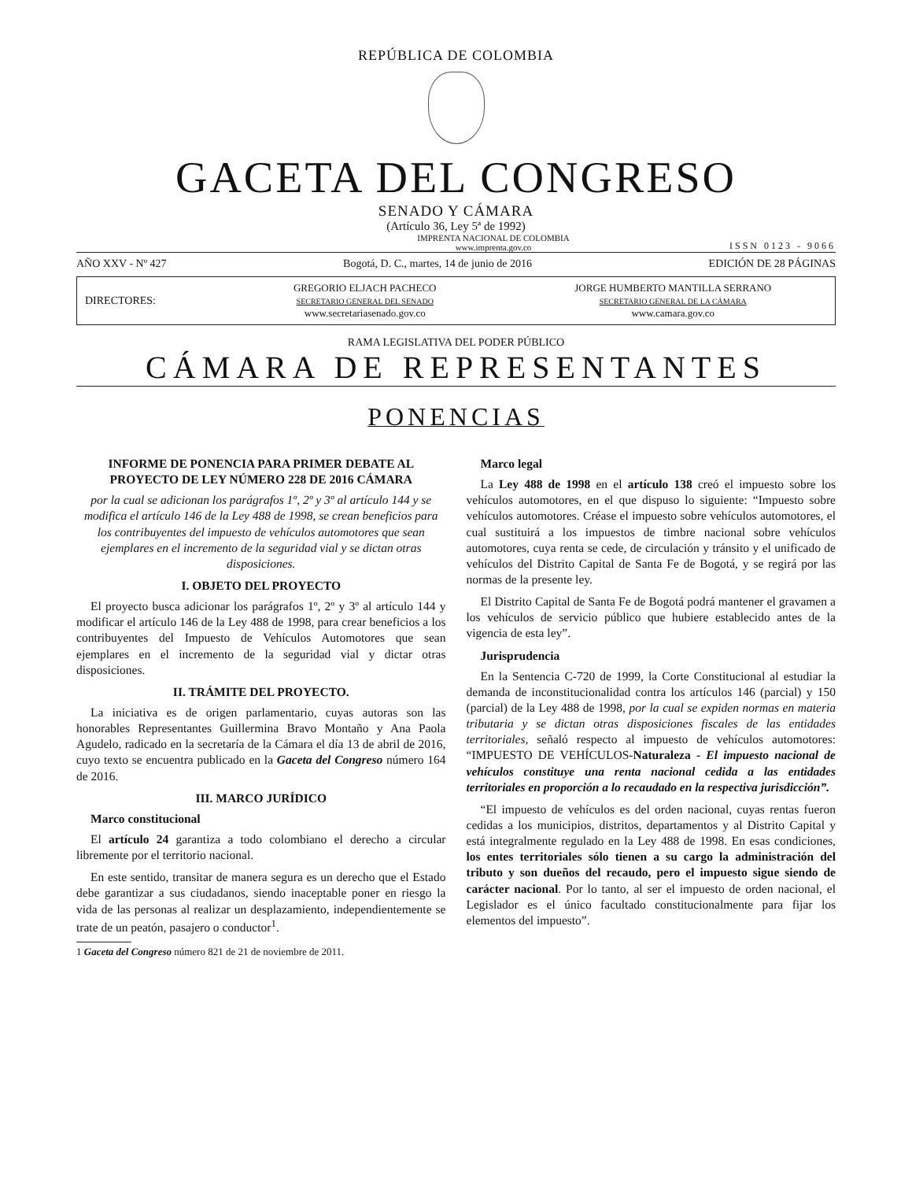REPÚBLICA DE COLOMBIA
GACETA DEL CONGRESO
SENADO Y CÁMARA
(Artículo 36, Ley 5ª de 1992)
IMPRENTA NACIONAL DE COLOMBIA
www.imprenta.gov.co ISSN 0123 - 9066
AÑO XXV - Nº 427 Bogotá, D. C., martes, 14 de junio de 2016 EDICIÓN DE 28 PÁGINAS
DIRECTORES:
GREGORIO ELJACH PACHECO
SECRETARIO GENERAL DEL SENADO
www.secretariasenado.gov.co
JORGE HUMBERTO MANTILLA SERRANO
SECRETARIO GENERAL DE LA CÁMARA
www.camara.gov.co
RAMA LEGISLATIVA DEL PODER PÚBLICO
CÁMARA DE REPRESENTANTES
PONENCIAS
INFORME DE PONENCIA PARA PRIMER DEBATE AL PROYECTO DE LEY NÚMERO 228 DE 2016 CÁMARA
por la cual se adicionan los parágrafos 1º, 2º y 3º al artículo 144 y se modifica el artículo 146 de la Ley 488 de 1998, se crean beneficios para los contribuyentes del impuesto de vehículos automotores que sean ejemplares en el incremento de la seguridad vial y se dictan otras disposiciones.
I. OBJETO DEL PROYECTO
El proyecto busca adicionar los parágrafos 1º, 2º y 3º al artículo 144 y modificar el artículo 146 de la Ley 488 de 1998, para crear beneficios a los contribuyentes del Impuesto de Vehículos Automotores que sean ejemplares en el incremento de la seguridad vial y dictar otras disposiciones.
II. TRÁMITE DEL PROYECTO.
La iniciativa es de origen parlamentario, cuyas autoras son las honorables Representantes Guillermina Bravo Montaño y Ana Paola Agudelo, radicado en la secretaría de la Cámara el día 13 de abril de 2016, cuyo texto se encuentra publicado en la Gaceta del Congreso número 164 de 2016.
III. MARCO JURÍDICO
Marco constitucional
El artículo 24 garantiza a todo colombiano el derecho a circular libremente por el territorio nacional.
En este sentido, transitar de manera segura es un derecho que el Estado debe garantizar a sus ciudadanos, siendo inaceptable poner en riesgo la vida de las personas al realizar un desplazamiento, independientemente se trate de un peatón, pasajero o conductor<sup>1</sup>.
1 Gaceta del Congreso número 821 de 21 de noviembre de 2011.
Marco legal
La Ley 488 de 1998 en el artículo 138 creó el impuesto sobre los vehículos automotores, en el que dispuso lo siguiente: “Impuesto sobre vehículos automotores. Créase el impuesto sobre vehículos automotores, el cual sustituirá a los impuestos de timbre nacional sobre vehículos automotores, cuya renta se cede, de circulación y tránsito y el unificado de vehículos del Distrito Capital de Santa Fe de Bogotá, y se regirá por las normas de la presente ley.
El Distrito Capital de Santa Fe de Bogotá podrá mantener el gravamen a los vehículos de servicio público que hubiere establecido antes de la vigencia de esta ley”.
Jurisprudencia
En la Sentencia C-720 de 1999, la Corte Constitucional al estudiar la demanda de inconstitucionalidad contra los artículos 146 (parcial) y 150 (parcial) de la Ley 488 de 1998, por la cual se expiden normas en materia tributaria y se dictan otras disposiciones fiscales de las entidades territoriales, señaló respecto al impuesto de vehículos automotores: “IMPUESTO DE VEHÍCULOS-Naturaleza - El impuesto nacional de vehículos constituye una renta nacional cedida a las entidades territoriales en proporción a lo recaudado en la respectiva jurisdicción”.
“El impuesto de vehículos es del orden nacional, cuyas rentas fueron cedidas a los municipios, distritos, departamentos y al Distrito Capital y está integralmente regulado en la Ley 488 de 1998. En esas condiciones, los entes territoriales sólo tienen a su cargo la administración del tributo y son dueños del recaudo, pero el impuesto sigue siendo de carácter nacional. Por lo tanto, al ser el impuesto de orden nacional, el Legislador es el único facultado constitucionalmente para fijar los elementos del impuesto”.